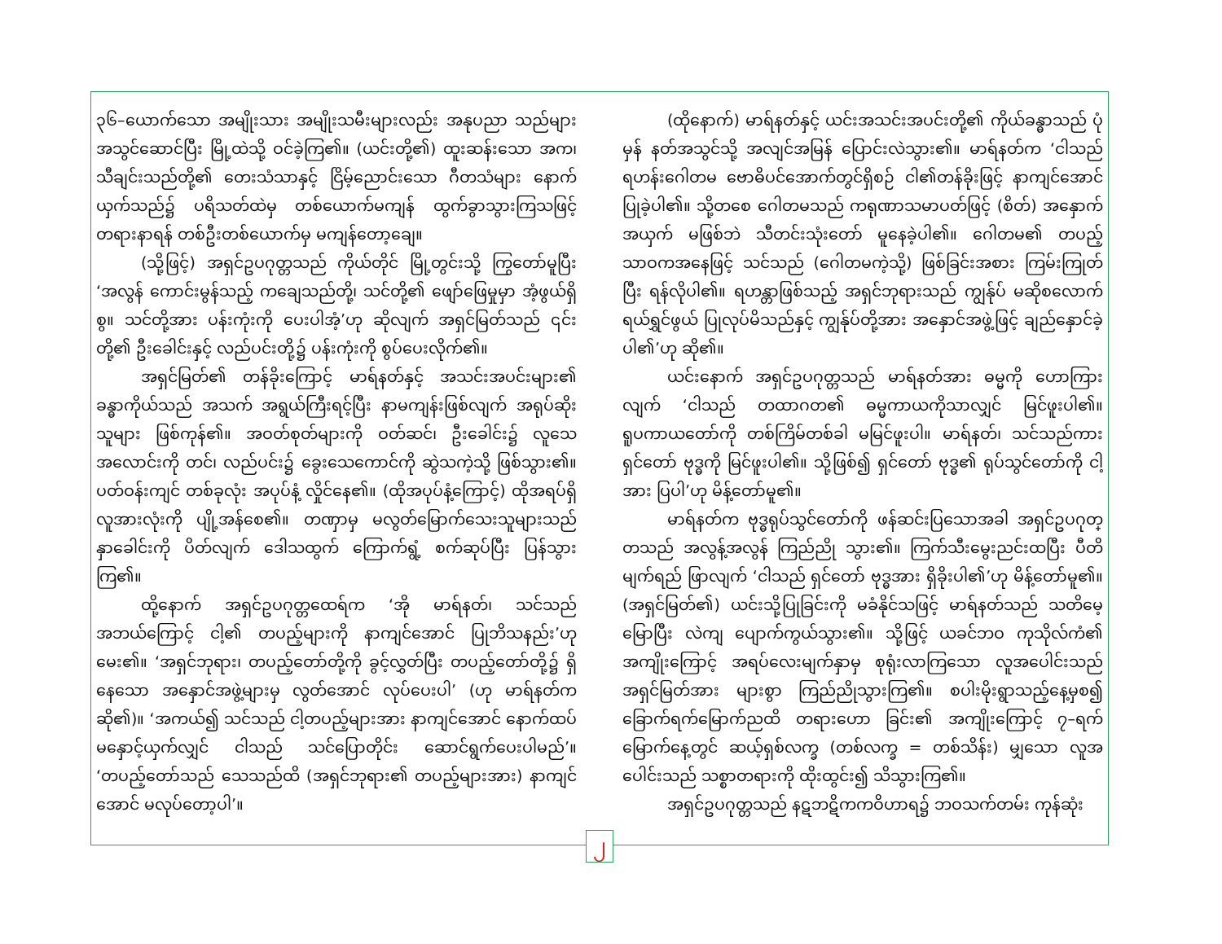၃၆–ယောက်သော အမျိုးသား အမျိုးသမီးများလည်း အနုပညာ သည်များ အသွင်ဆောင်ပြီး မြို့ထဲသို့ ဝင်ခဲ့ကြ၏။ (ယင်းတို့၏) ထူးဆန်းသော အက၊ သီချင်းသည်တို့၏ တေးသံသာနှင့် ငြိမ့်ညောင်းသော ဂီတသံများ နောက်ယှက်သည်၌ ပရိသတ်ထဲမှ တစ်ယောက်မကျန် ထွက်ခွာသွားကြသဖြင့် တရားနာရန် တစ်ဦးတစ်ယောက်မှ မကျန်တော့ချေ။
(သို့ဖြင့်) အရှင်ဥပဂုတ္တသည် ကိုယ်တိုင် မြို့တွင်းသို့ ကြွတော်မူပြီး ‘အလွန် ကောင်းမွန်သည့် ကချေသည်တို့၊ သင်တို့၏ ဖျော်ဖြေမှုမှာ အံ့ဖွယ်ရှိစွ။ သင်တို့အား ပန်းကုံးကို ပေးပါအံ့’ဟု ဆိုလျက် အရှင်မြတ်သည် ၎င်းတို့၏ ဦးခေါင်းနှင့် လည်ပင်းတို့၌ ပန်းကုံးကို စွပ်ပေးလိုက်၏။
အရှင်မြတ်၏ တန်ခိုးကြောင့် မာရ်နတ်နှင့် အသင်းအပင်းများ၏ ခန္ဓာကိုယ်သည် အသက် အရွယ်ကြီးရင့်ပြီး နာမကျန်းဖြစ်လျက် အရုပ်ဆိုးသူများ ဖြစ်ကုန်၏။ အဝတ်စုတ်များကို ဝတ်ဆင်၊ ဦးခေါင်း၌ လူသေအလောင်းကို တင်၊ လည်ပင်း၌ ခွေးသေကောင်ကို ဆွဲသကဲ့သို့ ဖြစ်သွား၏။ ပတ်ဝန်းကျင် တစ်ခုလုံး အပုပ်နံ့ လှိုင်နေ၏။ (ထိုအပုပ်နံ့ကြောင့်) ထိုအရပ်ရှိ လူအားလုံးကို ပျို့အန်စေ၏။ တဏှာမှ မလွတ်မြောက်သေးသူများသည် နှာခေါင်းကို ပိတ်လျက် ဒေါသထွက် ကြောက်ရွံ့ စက်ဆုပ်ပြီး ပြန်သွားကြ၏။
ထို့နောက် အရှင်ဥပဂုတ္တထေရ်က ‘အို မာရ်နတ်၊ သင်သည် အဘယ်ကြောင့် ငါ့၏ တပည့်များကို နာကျင်အောင် ပြုဘိသနည်း’ဟု မေး၏။ ‘အရှင်ဘုရား၊ တပည့်တော်တို့ကို ခွင့်လွှတ်ပြီး တပည့်တော်တို့၌ ရှိနေသော အနှောင်အဖွဲ့များမှ လွတ်အောင် လုပ်ပေးပါ’ (ဟု မာရ်နတ်က ဆို၏)။ ‘အကယ်၍ သင်သည် ငါ့တပည့်များအား နာကျင်အောင် နောက်ထပ် မနှောင့်ယှက်လျှင် ငါသည် သင်ပြောတိုင်း ဆောင်ရွက်ပေးပါမည်’။ ‘တပည့်တော်သည် သေသည်ထိ (အရှင်ဘုရား၏ တပည့်များအား) နာကျင်အောင် မလုပ်တော့ပါ’။
(ထိုနောက်) မာရ်နတ်နှင့် ယင်းအသင်းအပင်းတို့၏ ကိုယ်ခန္ဓာသည် ပုံမှန် နတ်အသွင်သို့ အလျင်အမြန် ပြောင်းလဲသွား၏။ မာရ်နတ်က ‘ငါသည် ရဟန်းဂေါတမ ဗောဓိပင်အောက်တွင်ရှိစဉ် ငါ၏တန်ခိုးဖြင့် နာကျင်အောင် ပြုခဲ့ပါ၏။ သို့တစေ ဂေါတမသည် ကရုဏာသမာပတ်ဖြင့် (စိတ်) အနှောက်အယှက် မဖြစ်ဘဲ သီတင်းသုံးတော် မူနေခဲ့ပါ၏။ ဂေါတမ၏ တပည့်သာဝကအနေဖြင့် သင်သည် (ဂေါတမကဲ့သို့) ဖြစ်ခြင်းအစား ကြမ်းကြုတ်ပြီး ရန်လိုပါ၏။ ရဟန္တာဖြစ်သည့် အရှင်ဘုရားသည် ကျွန်ုပ် မဆိုစလောက် ရယ်ရွှင်ဖွယ် ပြုလုပ်မိသည်နှင့် ကျွန်ုပ်တို့အား အနှောင်အဖွဲ့ဖြင့် ချည်နှောင်ခဲ့ပါ၏’ဟု ဆို၏။
ယင်းနောက် အရှင်ဥပဂုတ္တသည် မာရ်နတ်အား ဓမ္မကို ဟောကြားလျက် ‘ငါသည် တထာဂတ၏ ဓမ္မကာယကိုသာလျှင် မြင်ဖူးပါ၏။ ရူပကာယတော်ကို တစ်ကြိမ်တစ်ခါ မမြင်ဖူးပါ။ မာရ်နတ်၊ သင်သည်ကား ရှင်တော် ဗုဒ္ဓကို မြင်ဖူးပါ၏။ သို့ဖြစ်၍ ရှင်တော် ဗုဒ္ဓ၏ ရုပ်သွင်တော်ကို ငါ့အား ပြပါ’ဟု မိန့်တော်မူ၏။
မာရ်နတ်က ဗုဒ္ဓရုပ်သွင်တော်ကို ဖန်ဆင်းပြသောအခါ အရှင်ဥပဂုတ္တသည် အလွန့်အလွန် ကြည်ညို သွား၏။ ကြက်သီးမွေးညင်းထပြီး ပီတိမျက်ရည် ဖြာလျက် ‘ငါသည် ရှင်တော် ဗုဒ္ဓအား ရှိခိုးပါ၏’ဟု မိန့်တော်မူ၏။ (အရှင်မြတ်၏) ယင်းသို့ပြုခြင်းကို မခံနိုင်သဖြင့် မာရ်နတ်သည် သတိမေ့မြောပြီး လဲကျ ပျောက်ကွယ်သွား၏။ သို့ဖြင့် ယခင်ဘဝ ကုသိုလ်ကံ၏ အကျိုးကြောင့် အရပ်လေးမျက်နှာမှ စုရုံးလာကြသော လူအပေါင်းသည် အရှင်မြတ်အား များစွာ ကြည်ညိုသွားကြ၏။ စပါးမိုးရွာသည့်နေ့မှစ၍ ခြောက်ရက်မြောက်ညထိ တရားဟော ခြင်း၏ အကျိုးကြောင့် ၇–ရက်မြောက်နေ့တွင် ဆယ့်ရှစ်လက္ခ (တစ်လက္ခ = တစ်သိန်း) မျှသော လူအပေါင်းသည် သစ္စာတရားကို ထိုးထွင်း၍ သိသွားကြ၏။
အရှင်ဥပဂုတ္တသည် နဋဘဋိကကဝိဟာရ၌ ဘဝသက်တမ်း ကုန်ဆုံး
၂